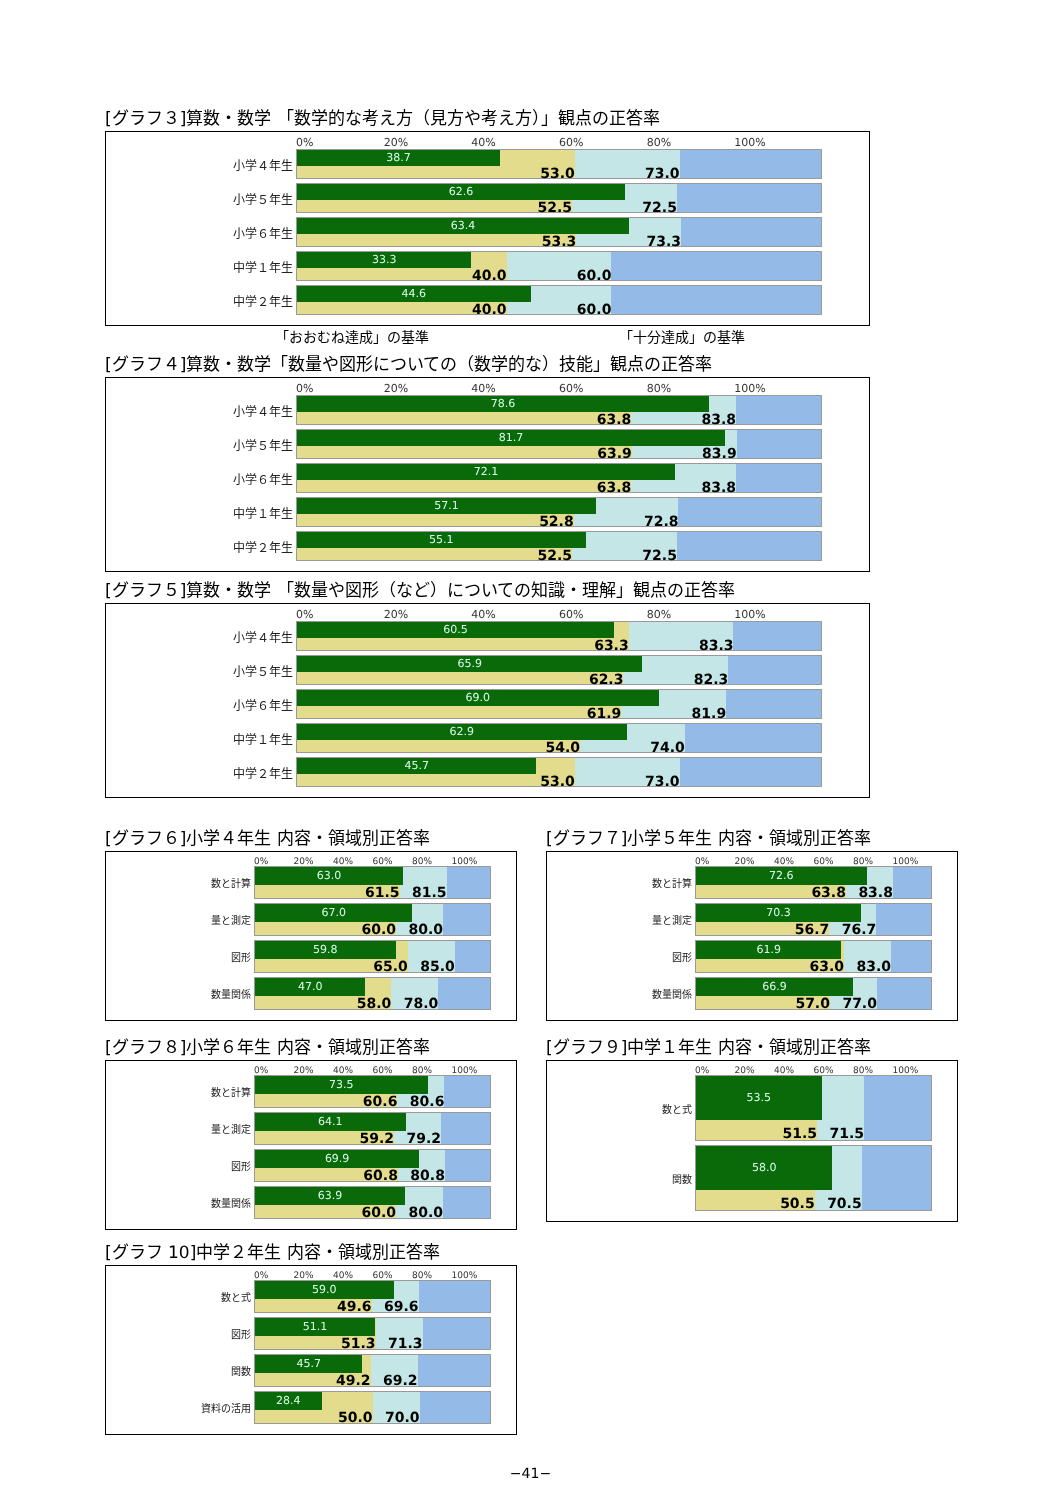[グラフ３]算数・数学 「数学的な考え方（見方や考え方）」観点の正答率
0% 20% 40% 60% 80% 100%
小学４年生
38.7
53.0 73.0
小学５年生
62.6
52.5 72.5
小学６年生
63.4
53.3 73.3
中学１年生
33.3
40.0 60.0
中学２年生
44.6
40.0 60.0
「おおむね達成」の基準 「十分達成」の基準
[グラフ４]算数・数学「数量や図形についての（数学的な）技能」観点の正答率
0% 20% 40% 60% 80% 100%
小学４年生
78.6
63.8 83.8
小学５年生
81.7
63.9 83.9
小学６年生
72.1
63.8 83.8
中学１年生
57.1
52.8 72.8
中学２年生
55.1
52.5 72.5
[グラフ５]算数・数学 「数量や図形（など）についての知識・理解」観点の正答率
0% 20% 40% 60% 80% 100%
小学４年生
60.5
63.3 83.3
小学５年生
65.9
62.3 82.3
小学６年生
69.0
61.9 81.9
中学１年生
62.9
54.0 74.0
中学２年生
45.7
53.0 73.0
[グラフ６]小学４年生 内容・領域別正答率
0% 20% 40% 60% 80% 100%
数と計算
63.0
61.5 81.5
量と測定
67.0
60.0 80.0
図形
59.8
65.0 85.0
数量関係
47.0
58.0 78.0
[グラフ７]小学５年生 内容・領域別正答率
0% 20% 40% 60% 80% 100%
数と計算
72.6
63.8 83.8
量と測定
70.3
56.7 76.7
図形
61.9
63.0 83.0
数量関係
66.9
57.0 77.0
[グラフ８]小学６年生 内容・領域別正答率
0% 20% 40% 60% 80% 100%
数と計算
73.5
60.6 80.6
量と測定
64.1
59.2 79.2
図形
69.9
60.8 80.8
数量関係
63.9
60.0 80.0
[グラフ９]中学１年生 内容・領域別正答率
0% 20% 40% 60% 80% 100%
数と式
53.5
51.5 71.5
関数
58.0
50.5 70.5
[グラフ 10]中学２年生 内容・領域別正答率
0% 20% 40% 60% 80% 100%
数と式
59.0
49.6 69.6
図形
51.1
51.3 71.3
関数
45.7
49.2 69.2
資料の活用
28.4
50.0 70.0
−41−